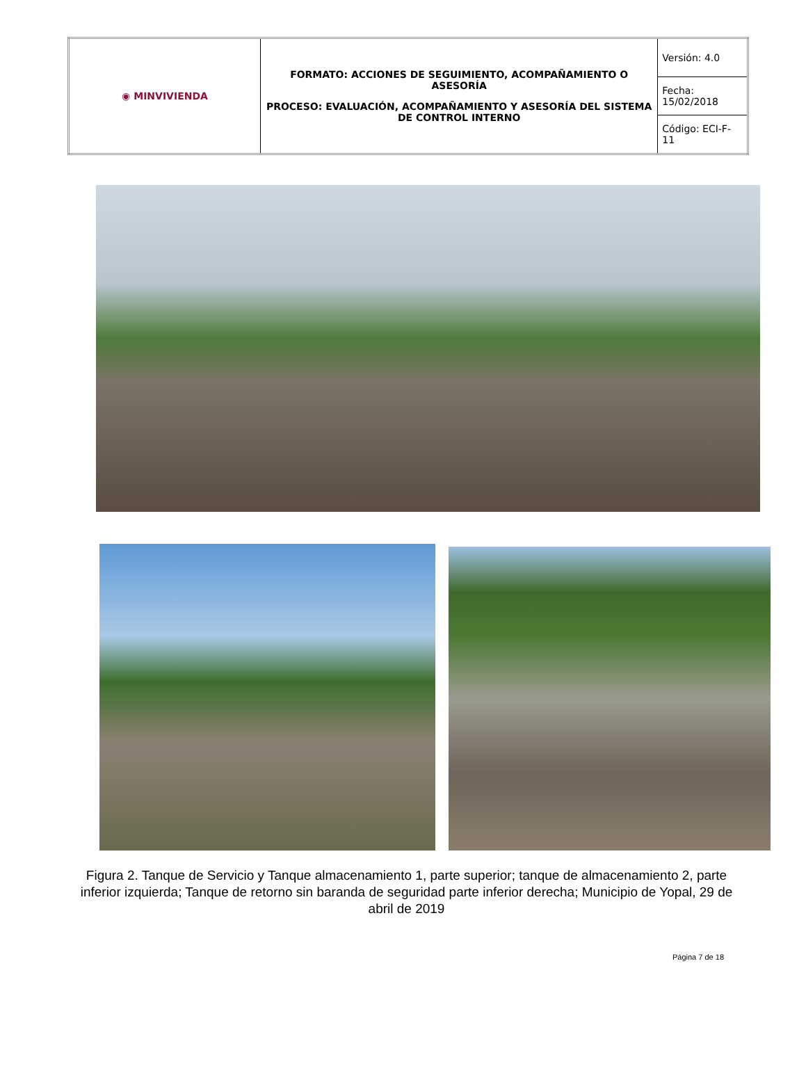| ◉ MINVIVIENDA | FORMATO: ACCIONES DE SEGUIMIENTO, ACOMPAÑAMIENTO O ASESORÍA PROCESO: EVALUACIÓN, ACOMPAÑAMIENTO Y ASESORÍA DEL SISTEMA DE CONTROL INTERNO | Versión: 4.0 |
| | | Fecha: 15/02/2018 |
| | | Código: ECI-F-11 |
Figura 2. Tanque de Servicio y Tanque almacenamiento 1, parte superior; tanque de almacenamiento 2, parte inferior izquierda; Tanque de retorno sin baranda de seguridad parte inferior derecha; Municipio de Yopal, 29 de abril de 2019
Página 7 de 18